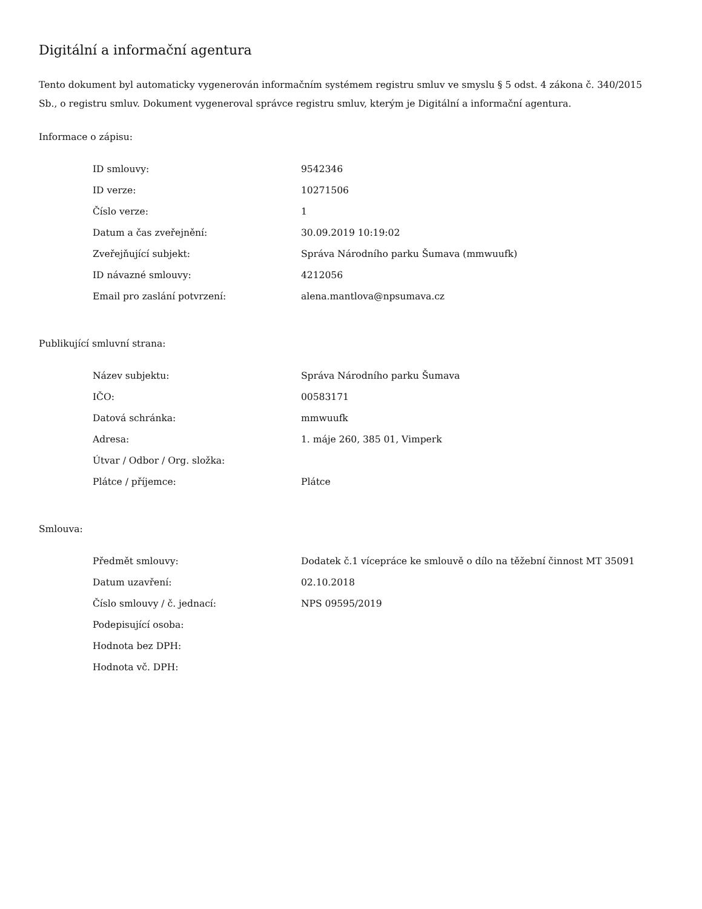Digitální a informační agentura
Tento dokument byl automaticky vygenerován informačním systémem registru smluv ve smyslu § 5 odst. 4 zákona č. 340/2015 Sb., o registru smluv. Dokument vygeneroval správce registru smluv, kterým je Digitální a informační agentura.
Informace o zápisu:
| ID smlouvy: | 9542346 |
| ID verze: | 10271506 |
| Číslo verze: | 1 |
| Datum a čas zveřejnění: | 30.09.2019 10:19:02 |
| Zveřejňující subjekt: | Správa Národního parku Šumava (mmwuufk) |
| ID návazné smlouvy: | 4212056 |
| Email pro zaslání potvrzení: | alena.mantlova@npsumava.cz |
Publikující smluvní strana:
| Název subjektu: | Správa Národního parku Šumava |
| IČO: | 00583171 |
| Datová schránka: | mmwuufk |
| Adresa: | 1. máje 260, 385 01, Vimperk |
| Útvar / Odbor / Org. složka: | |
| Plátce / příjemce: | Plátce |
Smlouva:
| Předmět smlouvy: | Dodatek č.1 vícepráce ke smlouvě o dílo na těžební činnost MT 35091 |
| Datum uzavření: | 02.10.2018 |
| Číslo smlouvy / č. jednací: | NPS 09595/2019 |
| Podepisující osoba: | |
| Hodnota bez DPH: | |
| Hodnota vč. DPH: | |